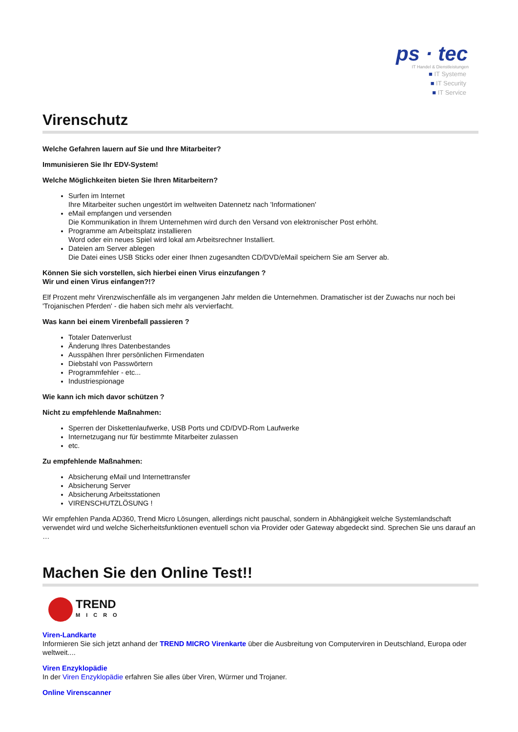ps · tec
IT Handel & Dienstleistungen
■ IT Systeme
■ IT Security
■ IT Service
Virenschutz
Welche Gefahren lauern auf Sie und Ihre Mitarbeiter?
Immunisieren Sie Ihr EDV-System!
Welche Möglichkeiten bieten Sie Ihren Mitarbeitern?
Surfen im Internet
Ihre Mitarbeiter suchen ungestört im weltweiten Datennetz nach 'Informationen'
eMail empfangen und versenden
Die Kommunikation in Ihrem Unternehmen wird durch den Versand von elektronischer Post erhöht.
Programme am Arbeitsplatz installieren
Word oder ein neues Spiel wird lokal am Arbeitsrechner Installiert.
Dateien am Server ablegen
Die Datei eines USB Sticks oder einer Ihnen zugesandten CD/DVD/eMail speichern Sie am Server ab.
Können Sie sich vorstellen, sich hierbei einen Virus einzufangen ?
Wir und einen Virus einfangen?!?
Elf Prozent mehr Virenzwischenfälle als im vergangenen Jahr melden die Unternehmen. Dramatischer ist der Zuwachs nur noch bei 'Trojanischen Pferden' - die haben sich mehr als vervierfacht.
Was kann bei einem Virenbefall passieren ?
Totaler Datenverlust
Änderung Ihres Datenbestandes
Ausspähen Ihrer persönlichen Firmendaten
Diebstahl von Passwörtern
Programmfehler - etc...
Industriespionage
Wie kann ich mich davor schützen ?
Nicht zu empfehlende Maßnahmen:
Sperren der Diskettenlaufwerke, USB Ports und CD/DVD-Rom Laufwerke
Internetzugang nur für bestimmte Mitarbeiter zulassen
etc.
Zu empfehlende Maßnahmen:
Absicherung eMail und Internettransfer
Absicherung Server
Absicherung Arbeitsstationen
VIRENSCHUTZLÖSUNG !
Wir empfehlen Panda AD360, Trend Micro Lösungen, allerdings nicht pauschal, sondern in Abhängigkeit welche Systemlandschaft verwendet wird und welche Sicherheitsfunktionen eventuell schon via Provider oder Gateway abgedeckt sind. Sprechen Sie uns darauf an …
Machen Sie den Online Test!!
TREND
MICRO
Viren-Landkarte
Informieren Sie sich jetzt anhand der TREND MICRO Virenkarte über die Ausbreitung von Computerviren in Deutschland, Europa oder weltweit....
Viren Enzyklopädie
In der Viren Enzyklopädie erfahren Sie alles über Viren, Würmer und Trojaner.
Online Virenscanner